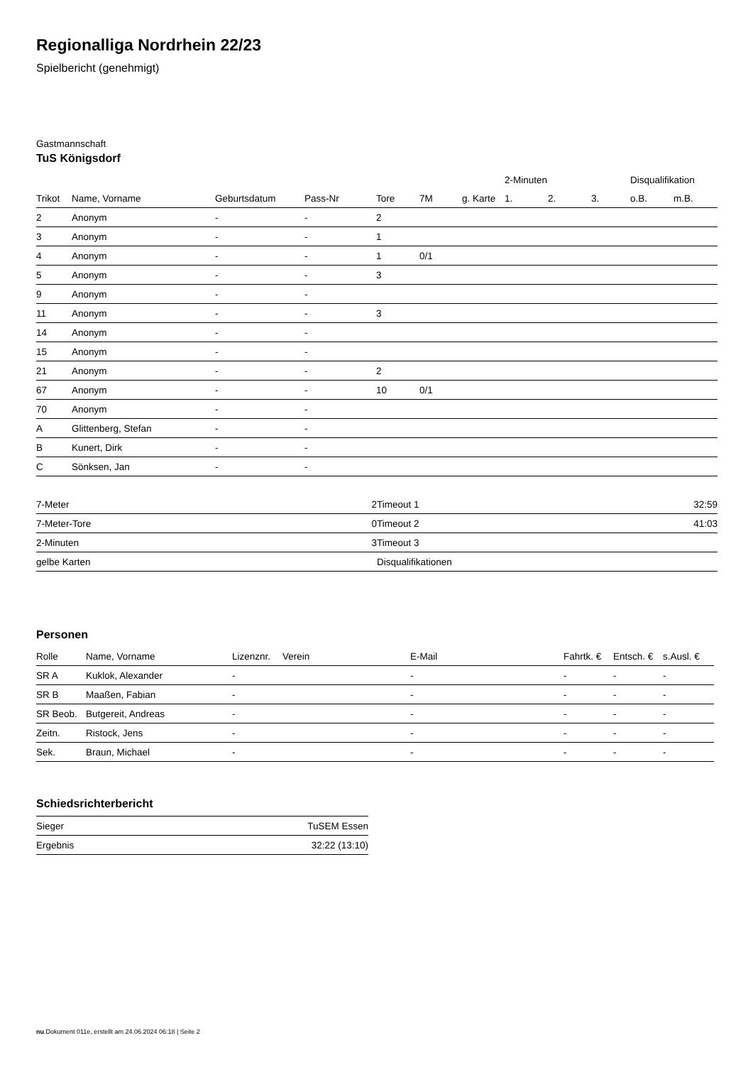Regionalliga Nordrhein 22/23
Spielbericht (genehmigt)
Gastmannschaft
TuS Königsdorf
| | | | | | | | 2-Minuten | | | Disqualifikation | |
| --- | --- | --- | --- | --- | --- | --- | --- | --- | --- | --- | --- |
| Trikot | Name, Vorname | Geburtsdatum | Pass-Nr | Tore | 7M | g. Karte | 1. | 2. | 3. | o.B. | m.B. |
| 2 | Anonym | - | - | 2 | | | | | | | |
| 3 | Anonym | - | - | 1 | | | | | | | |
| 4 | Anonym | - | - | 1 | 0/1 | | | | | | |
| 5 | Anonym | - | - | 3 | | | | | | | |
| 9 | Anonym | - | - | | | | | | | | |
| 11 | Anonym | - | - | 3 | | | | | | | |
| 14 | Anonym | - | - | | | | | | | | |
| 15 | Anonym | - | - | | | | | | | | |
| 21 | Anonym | - | - | 2 | | | | | | | |
| 67 | Anonym | - | - | 10 | 0/1 | | | | | | |
| 70 | Anonym | - | - | | | | | | | | |
| A | Glittenberg, Stefan | - | - | | | | | | | | |
| B | Kunert, Dirk | - | - | | | | | | | | |
| C | Sönksen, Jan | - | - | | | | | | | | |
| 7-Meter | 2 |
| 7-Meter-Tore | 0 |
| 2-Minuten | 3 |
| gelbe Karten | |
| Timeout 1 | 32:59 |
| Timeout 2 | 41:03 |
| Timeout 3 | |
| Disqualifikationen | |
Personen
| Rolle | Name, Vorname | Lizenznr. | Verein | E-Mail | Fahrtk. € | Entsch. € | s.Ausl. € |
| --- | --- | --- | --- | --- | --- | --- | --- |
| SR A | Kuklok, Alexander | - | | - | - | - | - |
| SR B | Maaßen, Fabian | - | | - | - | - | - |
| SR Beob. | Butgereit, Andreas | - | | - | - | - | - |
| Zeitn. | Ristock, Jens | - | | - | - | - | - |
| Sek. | Braun, Michael | - | | - | - | - | - |
Schiedsrichterbericht
| Sieger | TuSEM Essen |
| Ergebnis | 32:22 (13:10) |
nu.Dokument 011e, erstellt am 24.06.2024 06:18 | Seite 2